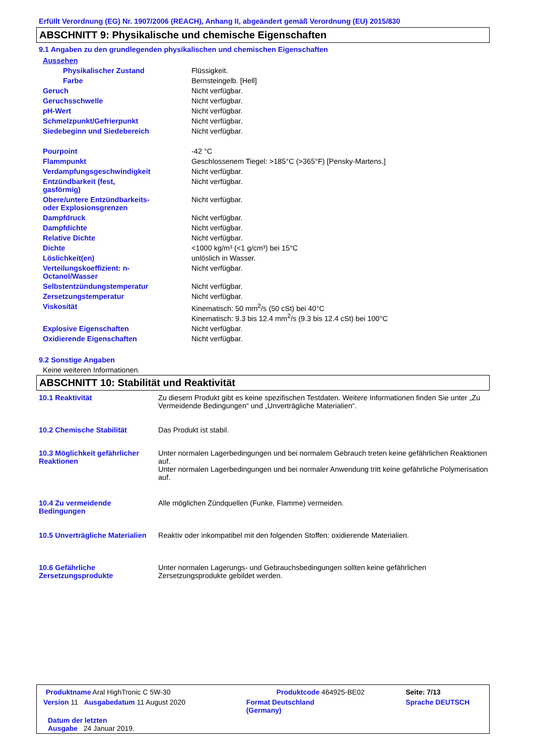Erfüllt Verordnung (EG) Nr. 1907/2006 (REACH), Anhang II, abgeändert gemäß Verordnung (EU) 2015/830
ABSCHNITT 9: Physikalische und chemische Eigenschaften
9.1 Angaben zu den grundlegenden physikalischen und chemischen Eigenschaften
| Aussehen | |
| Physikalischer Zustand | Flüssigkeit. |
| Farbe | Bernsteingelb. [Hell] |
| Geruch | Nicht verfügbar. |
| Geruchsschwelle | Nicht verfügbar. |
| pH-Wert | Nicht verfügbar. |
| Schmelzpunkt/Gefrierpunkt | Nicht verfügbar. |
| Siedebeginn und Siedebereich | Nicht verfügbar. |
| Pourpoint | -42 °C |
| Flammpunkt | Geschlossenem Tiegel: >185°C (>365°F) [Pensky-Martens.] |
| Verdampfungsgeschwindigkeit | Nicht verfügbar. |
| Entzündbarkeit (fest, gasförmig) | Nicht verfügbar. |
| Obere/untere Entzündbarkeits- oder Explosionsgrenzen | Nicht verfügbar. |
| Dampfdruck | Nicht verfügbar. |
| Dampfdichte | Nicht verfügbar. |
| Relative Dichte | Nicht verfügbar. |
| Dichte | <1000 kg/m³ (<1 g/cm³) bei 15°C |
| Löslichkeit(en) | unlöslich in Wasser. |
| Verteilungskoeffizient: n- Octanol/Wasser | Nicht verfügbar. |
| Selbstentzündungstemperatur | Nicht verfügbar. |
| Zersetzungstemperatur | Nicht verfügbar. |
| Viskosität | Kinematisch: 50 mm<sup>2</sup>/s (50 cSt) bei 40°C Kinematisch: 9.3 bis 12.4 mm<sup>2</sup>/s (9.3 bis 12.4 cSt) bei 100°C |
| Explosive Eigenschaften | Nicht verfügbar. |
| Oxidierende Eigenschaften | Nicht verfügbar. |
9.2 Sonstige Angaben
Keine weiteren Informationen.
ABSCHNITT 10: Stabilität und Reaktivität
| 10.1 Reaktivität | Zu diesem Produkt gibt es keine spezifischen Testdaten. Weitere Informationen finden Sie unter „Zu Vermeidende Bedingungen“ und „Unverträgliche Materialien“. |
| 10.2 Chemische Stabilität | Das Produkt ist stabil. |
| 10.3 Möglichkeit gefährlicher Reaktionen | Unter normalen Lagerbedingungen und bei normalem Gebrauch treten keine gefährlichen Reaktionen auf. Unter normalen Lagerbedingungen und bei normaler Anwendung tritt keine gefährliche Polymerisation auf. |
| 10.4 Zu vermeidende Bedingungen | Alle möglichen Zündquellen (Funke, Flamme) vermeiden. |
| 10.5 Unverträgliche Materialien | Reaktiv oder inkompatibel mit den folgenden Stoffen: oxidierende Materialien. |
| 10.6 Gefährliche Zersetzungsprodukte | Unter normalen Lagerungs- und Gebrauchsbedingungen sollten keine gefährlichen Zersetzungsprodukte gebildet werden. |
| Produktname Aral HighTronic C 5W-30 | | Produktcode 464925-BE02 | Seite: 7/13 |
| Version 11 Ausgabedatum 11 August 2020 | | Format Deutschland (Germany) | Sprache DEUTSCH |
| Datum der letzten Ausgabe 24 Januar 2019. | | | |